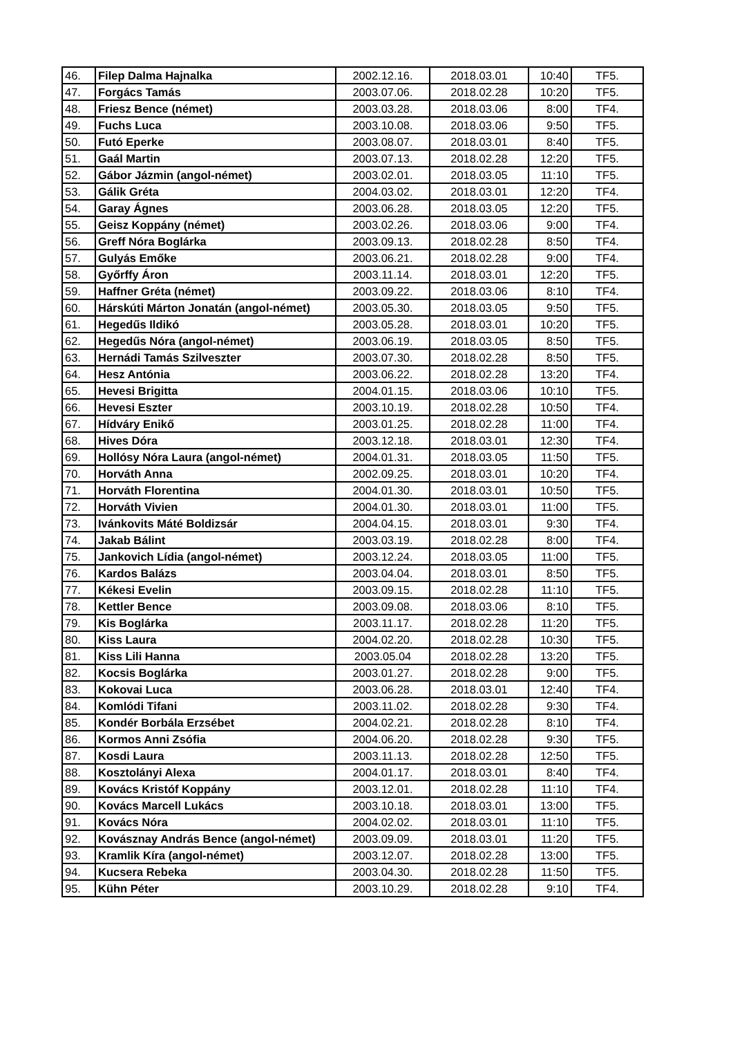| 46. | Filep Dalma Hajnalka | 2002.12.16. | 2018.03.01 | 10:40 | TF5. |
| 47. | Forgács Tamás | 2003.07.06. | 2018.02.28 | 10:20 | TF5. |
| 48. | Friesz Bence (német) | 2003.03.28. | 2018.03.06 | 8:00 | TF4. |
| 49. | Fuchs Luca | 2003.10.08. | 2018.03.06 | 9:50 | TF5. |
| 50. | Futó Eperke | 2003.08.07. | 2018.03.01 | 8:40 | TF5. |
| 51. | Gaál Martin | 2003.07.13. | 2018.02.28 | 12:20 | TF5. |
| 52. | Gábor Jázmin (angol-német) | 2003.02.01. | 2018.03.05 | 11:10 | TF5. |
| 53. | Gálik Gréta | 2004.03.02. | 2018.03.01 | 12:20 | TF4. |
| 54. | Garay Ágnes | 2003.06.28. | 2018.03.05 | 12:20 | TF5. |
| 55. | Geisz Koppány (német) | 2003.02.26. | 2018.03.06 | 9:00 | TF4. |
| 56. | Greff Nóra Boglárka | 2003.09.13. | 2018.02.28 | 8:50 | TF4. |
| 57. | Gulyás Emőke | 2003.06.21. | 2018.02.28 | 9:00 | TF4. |
| 58. | Győrffy Áron | 2003.11.14. | 2018.03.01 | 12:20 | TF5. |
| 59. | Haffner Gréta (német) | 2003.09.22. | 2018.03.06 | 8:10 | TF4. |
| 60. | Hárskúti Márton Jonatán (angol-német) | 2003.05.30. | 2018.03.05 | 9:50 | TF5. |
| 61. | Hegedűs Ildikó | 2003.05.28. | 2018.03.01 | 10:20 | TF5. |
| 62. | Hegedűs Nóra (angol-német) | 2003.06.19. | 2018.03.05 | 8:50 | TF5. |
| 63. | Hernádi Tamás Szilveszter | 2003.07.30. | 2018.02.28 | 8:50 | TF5. |
| 64. | Hesz Antónia | 2003.06.22. | 2018.02.28 | 13:20 | TF4. |
| 65. | Hevesi Brigitta | 2004.01.15. | 2018.03.06 | 10:10 | TF5. |
| 66. | Hevesi Eszter | 2003.10.19. | 2018.02.28 | 10:50 | TF4. |
| 67. | Hídváry Enikő | 2003.01.25. | 2018.02.28 | 11:00 | TF4. |
| 68. | Hives Dóra | 2003.12.18. | 2018.03.01 | 12:30 | TF4. |
| 69. | Hollósy Nóra Laura (angol-német) | 2004.01.31. | 2018.03.05 | 11:50 | TF5. |
| 70. | Horváth Anna | 2002.09.25. | 2018.03.01 | 10:20 | TF4. |
| 71. | Horváth Florentina | 2004.01.30. | 2018.03.01 | 10:50 | TF5. |
| 72. | Horváth Vivien | 2004.01.30. | 2018.03.01 | 11:00 | TF5. |
| 73. | Ivánkovits Máté Boldizsár | 2004.04.15. | 2018.03.01 | 9:30 | TF4. |
| 74. | Jakab Bálint | 2003.03.19. | 2018.02.28 | 8:00 | TF4. |
| 75. | Jankovich Lídia (angol-német) | 2003.12.24. | 2018.03.05 | 11:00 | TF5. |
| 76. | Kardos Balázs | 2003.04.04. | 2018.03.01 | 8:50 | TF5. |
| 77. | Kékesi Evelin | 2003.09.15. | 2018.02.28 | 11:10 | TF5. |
| 78. | Kettler Bence | 2003.09.08. | 2018.03.06 | 8:10 | TF5. |
| 79. | Kis Boglárka | 2003.11.17. | 2018.02.28 | 11:20 | TF5. |
| 80. | Kiss Laura | 2004.02.20. | 2018.02.28 | 10:30 | TF5. |
| 81. | Kiss Lili Hanna | 2003.05.04 | 2018.02.28 | 13:20 | TF5. |
| 82. | Kocsis Boglárka | 2003.01.27. | 2018.02.28 | 9:00 | TF5. |
| 83. | Kokovai Luca | 2003.06.28. | 2018.03.01 | 12:40 | TF4. |
| 84. | Komlódi Tifani | 2003.11.02. | 2018.02.28 | 9:30 | TF4. |
| 85. | Kondér Borbála Erzsébet | 2004.02.21. | 2018.02.28 | 8:10 | TF4. |
| 86. | Kormos Anni Zsófia | 2004.06.20. | 2018.02.28 | 9:30 | TF5. |
| 87. | Kosdi Laura | 2003.11.13. | 2018.02.28 | 12:50 | TF5. |
| 88. | Kosztolányi Alexa | 2004.01.17. | 2018.03.01 | 8:40 | TF4. |
| 89. | Kovács Kristóf Koppány | 2003.12.01. | 2018.02.28 | 11:10 | TF4. |
| 90. | Kovács Marcell Lukács | 2003.10.18. | 2018.03.01 | 13:00 | TF5. |
| 91. | Kovács Nóra | 2004.02.02. | 2018.03.01 | 11:10 | TF5. |
| 92. | Kovásznay András Bence (angol-német) | 2003.09.09. | 2018.03.01 | 11:20 | TF5. |
| 93. | Kramlik Kíra (angol-német) | 2003.12.07. | 2018.02.28 | 13:00 | TF5. |
| 94. | Kucsera Rebeka | 2003.04.30. | 2018.02.28 | 11:50 | TF5. |
| 95. | Kühn Péter | 2003.10.29. | 2018.02.28 | 9:10 | TF4. |